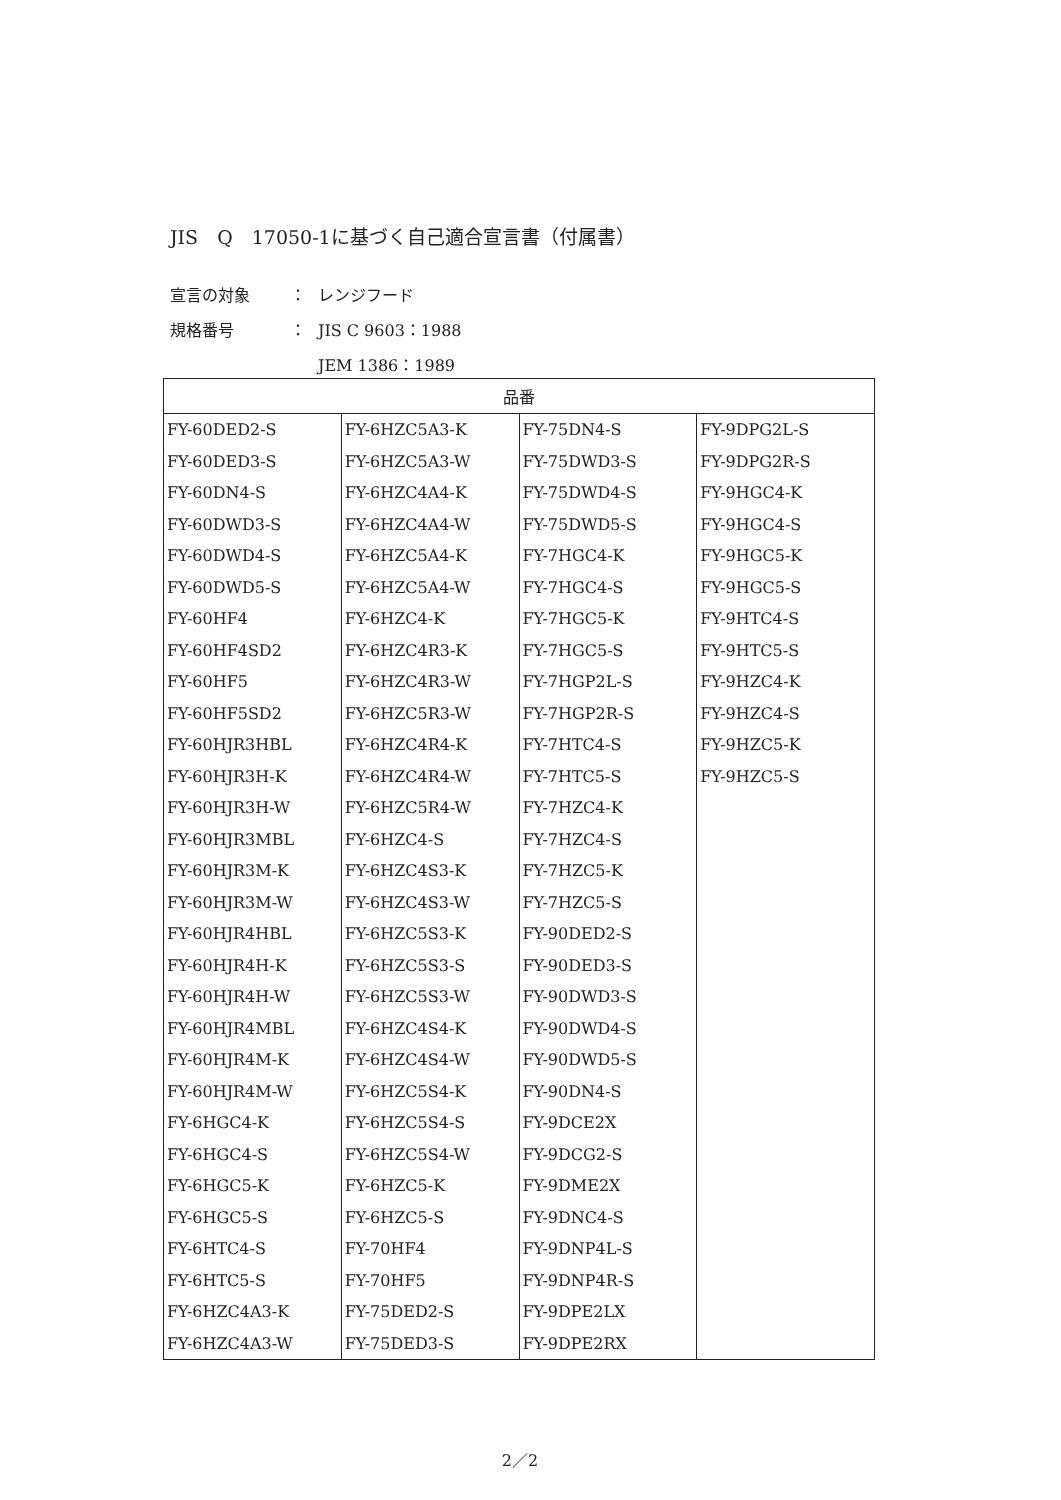JIS　Q　17050-1に基づく自己適合宣言書（付属書）
宣言の対象 ： レンジフード
規格番号 ： JIS C 9603：1988
JEM 1386：1989
| 品番 | | | |
| --- | --- | --- | --- |
| FY-60DED2-S | FY-6HZC5A3-K | FY-75DN4-S | FY-9DPG2L-S |
| FY-60DED3-S | FY-6HZC5A3-W | FY-75DWD3-S | FY-9DPG2R-S |
| FY-60DN4-S | FY-6HZC4A4-K | FY-75DWD4-S | FY-9HGC4-K |
| FY-60DWD3-S | FY-6HZC4A4-W | FY-75DWD5-S | FY-9HGC4-S |
| FY-60DWD4-S | FY-6HZC5A4-K | FY-7HGC4-K | FY-9HGC5-K |
| FY-60DWD5-S | FY-6HZC5A4-W | FY-7HGC4-S | FY-9HGC5-S |
| FY-60HF4 | FY-6HZC4-K | FY-7HGC5-K | FY-9HTC4-S |
| FY-60HF4SD2 | FY-6HZC4R3-K | FY-7HGC5-S | FY-9HTC5-S |
| FY-60HF5 | FY-6HZC4R3-W | FY-7HGP2L-S | FY-9HZC4-K |
| FY-60HF5SD2 | FY-6HZC5R3-W | FY-7HGP2R-S | FY-9HZC4-S |
| FY-60HJR3HBL | FY-6HZC4R4-K | FY-7HTC4-S | FY-9HZC5-K |
| FY-60HJR3H-K | FY-6HZC4R4-W | FY-7HTC5-S | FY-9HZC5-S |
| FY-60HJR3H-W | FY-6HZC5R4-W | FY-7HZC4-K | |
| FY-60HJR3MBL | FY-6HZC4-S | FY-7HZC4-S | |
| FY-60HJR3M-K | FY-6HZC4S3-K | FY-7HZC5-K | |
| FY-60HJR3M-W | FY-6HZC4S3-W | FY-7HZC5-S | |
| FY-60HJR4HBL | FY-6HZC5S3-K | FY-90DED2-S | |
| FY-60HJR4H-K | FY-6HZC5S3-S | FY-90DED3-S | |
| FY-60HJR4H-W | FY-6HZC5S3-W | FY-90DWD3-S | |
| FY-60HJR4MBL | FY-6HZC4S4-K | FY-90DWD4-S | |
| FY-60HJR4M-K | FY-6HZC4S4-W | FY-90DWD5-S | |
| FY-60HJR4M-W | FY-6HZC5S4-K | FY-90DN4-S | |
| FY-6HGC4-K | FY-6HZC5S4-S | FY-9DCE2X | |
| FY-6HGC4-S | FY-6HZC5S4-W | FY-9DCG2-S | |
| FY-6HGC5-K | FY-6HZC5-K | FY-9DME2X | |
| FY-6HGC5-S | FY-6HZC5-S | FY-9DNC4-S | |
| FY-6HTC4-S | FY-70HF4 | FY-9DNP4L-S | |
| FY-6HTC5-S | FY-70HF5 | FY-9DNP4R-S | |
| FY-6HZC4A3-K | FY-75DED2-S | FY-9DPE2LX | |
| FY-6HZC4A3-W | FY-75DED3-S | FY-9DPE2RX | |
2／2